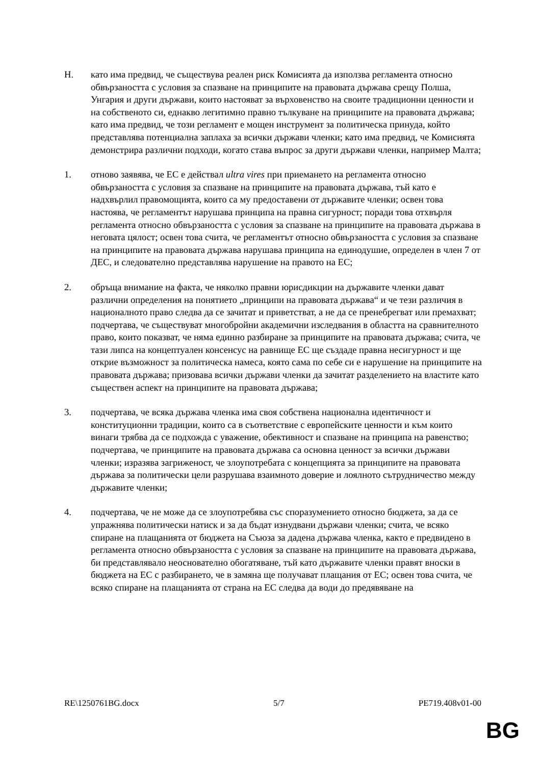H. като има предвид, че съществува реален риск Комисията да използва регламента относно обвързаността с условия за спазване на принципите на правовата държава срещу Полша, Унгария и други държави, които настояват за върховенство на своите традиционни ценности и на собственото си, еднакво легитимно правно тълкуване на принципите на правовата държава; като има предвид, че този регламент е мощен инструмент за политическа принуда, който представлява потенциална заплаха за всички държави членки; като има предвид, че Комисията демонстрира различни подходи, когато става въпрос за други държави членки, например Малта;
1. отново заявява, че ЕС е действал ultra vires при приемането на регламента относно обвързаността с условия за спазване на принципите на правовата държава, тъй като е надхвърлил правомощията, които са му предоставени от държавите членки; освен това настоява, че регламентът нарушава принципа на правна сигурност; поради това отхвърля регламента относно обвързаността с условия за спазване на принципите на правовата държава в неговата цялост; освен това счита, че регламентът относно обвързаността с условия за спазване на принципите на правовата държава нарушава принципа на единодушие, определен в член 7 от ДЕС, и следователно представлява нарушение на правото на ЕС;
2. обръща внимание на факта, че няколко правни юрисдикции на държавите членки дават различни определения на понятието „принципи на правовата държава“ и че тези различия в националното право следва да се зачитат и приветстват, а не да се пренебрегват или премахват; подчертава, че съществуват многобройни академични изследвания в областта на сравнителното право, които показват, че няма единно разбиране за принципите на правовата държава; счита, че тази липса на концептуален консенсус на равнище ЕС ще създаде правна несигурност и ще открие възможност за политическа намеса, която сама по себе си е нарушение на принципите на правовата държава; призовава всички държави членки да зачитат разделението на властите като съществен аспект на принципите на правовата държава;
3. подчертава, че всяка държава членка има своя собствена национална идентичност и конституционни традиции, които са в съответствие с европейските ценности и към които винаги трябва да се подхожда с уважение, обективност и спазване на принципа на равенство; подчертава, че принципите на правовата държава са основна ценност за всички държави членки; изразява загриженост, че злоупотребата с концепцията за принципите на правовата държава за политически цели разрушава взаимното доверие и лоялното сътрудничество между държавите членки;
4. подчертава, че не може да се злоупотребява със споразумението относно бюджета, за да се упражнява политически натиск и за да бъдат изнудвани държави членки; счита, че всяко спиране на плащанията от бюджета на Съюза за дадена държава членка, както е предвидено в регламента относно обвързаността с условия за спазване на принципите на правовата държава, би представлявало неоснователно обогатяване, тъй като държавите членки правят вноски в бюджета на ЕС с разбирането, че в замяна ще получават плащания от ЕС; освен това счита, че всяко спиране на плащанията от страна на ЕС следва да води до предявяване на
RE\1250761BG.docx 5/7 PE719.408v01-00
BG